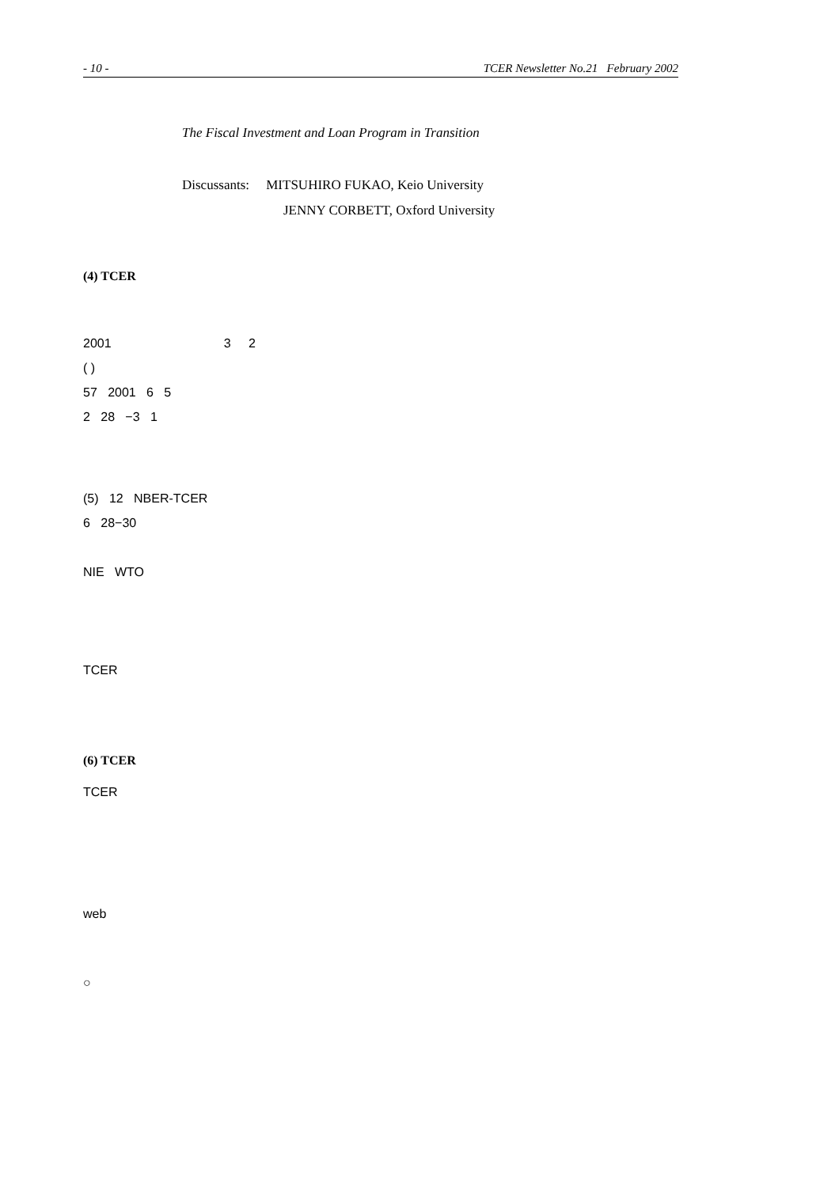- 10 - TCER Newsletter No.21 February 2002
The Fiscal Investment and Loan Program in Transition
Discussants: MITSUHIRO FUKAO, Keio University
JENNY CORBETT, Oxford University
(4) TCER
2001 3 2
( )
57 2001 6 5
2 28 −3 1
(5) 12 NBER-TCER
6 28−30
NIE WTO
TCER
(6) TCER
TCER
web
○